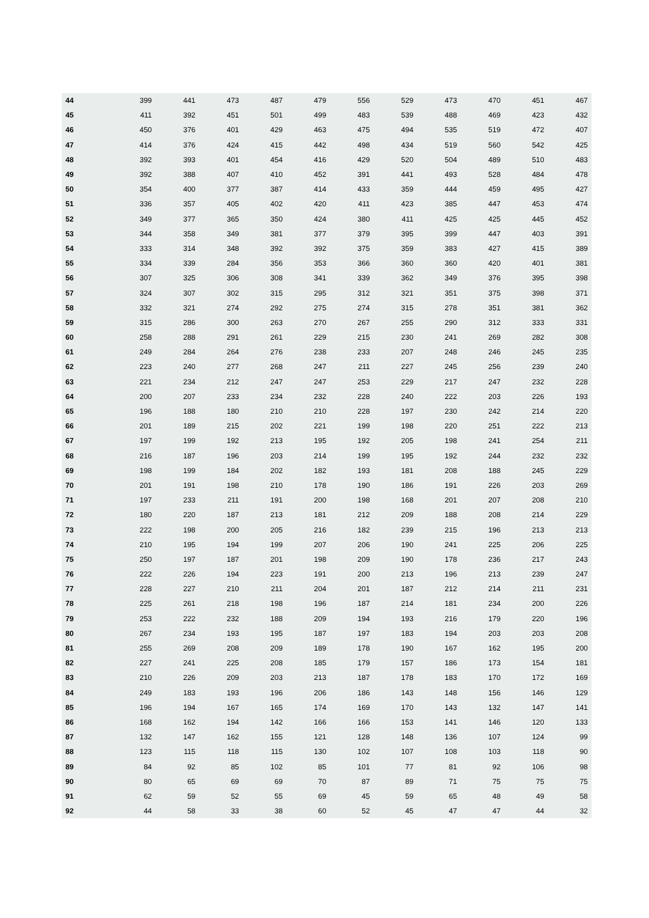| 44 | 399 | 441 | 473 | 487 | 479 | 556 | 529 | 473 | 470 | 451 | 467 |
| 45 | 411 | 392 | 451 | 501 | 499 | 483 | 539 | 488 | 469 | 423 | 432 |
| 46 | 450 | 376 | 401 | 429 | 463 | 475 | 494 | 535 | 519 | 472 | 407 |
| 47 | 414 | 376 | 424 | 415 | 442 | 498 | 434 | 519 | 560 | 542 | 425 |
| 48 | 392 | 393 | 401 | 454 | 416 | 429 | 520 | 504 | 489 | 510 | 483 |
| 49 | 392 | 388 | 407 | 410 | 452 | 391 | 441 | 493 | 528 | 484 | 478 |
| 50 | 354 | 400 | 377 | 387 | 414 | 433 | 359 | 444 | 459 | 495 | 427 |
| 51 | 336 | 357 | 405 | 402 | 420 | 411 | 423 | 385 | 447 | 453 | 474 |
| 52 | 349 | 377 | 365 | 350 | 424 | 380 | 411 | 425 | 425 | 445 | 452 |
| 53 | 344 | 358 | 349 | 381 | 377 | 379 | 395 | 399 | 447 | 403 | 391 |
| 54 | 333 | 314 | 348 | 392 | 392 | 375 | 359 | 383 | 427 | 415 | 389 |
| 55 | 334 | 339 | 284 | 356 | 353 | 366 | 360 | 360 | 420 | 401 | 381 |
| 56 | 307 | 325 | 306 | 308 | 341 | 339 | 362 | 349 | 376 | 395 | 398 |
| 57 | 324 | 307 | 302 | 315 | 295 | 312 | 321 | 351 | 375 | 398 | 371 |
| 58 | 332 | 321 | 274 | 292 | 275 | 274 | 315 | 278 | 351 | 381 | 362 |
| 59 | 315 | 286 | 300 | 263 | 270 | 267 | 255 | 290 | 312 | 333 | 331 |
| 60 | 258 | 288 | 291 | 261 | 229 | 215 | 230 | 241 | 269 | 282 | 308 |
| 61 | 249 | 284 | 264 | 276 | 238 | 233 | 207 | 248 | 246 | 245 | 235 |
| 62 | 223 | 240 | 277 | 268 | 247 | 211 | 227 | 245 | 256 | 239 | 240 |
| 63 | 221 | 234 | 212 | 247 | 247 | 253 | 229 | 217 | 247 | 232 | 228 |
| 64 | 200 | 207 | 233 | 234 | 232 | 228 | 240 | 222 | 203 | 226 | 193 |
| 65 | 196 | 188 | 180 | 210 | 210 | 228 | 197 | 230 | 242 | 214 | 220 |
| 66 | 201 | 189 | 215 | 202 | 221 | 199 | 198 | 220 | 251 | 222 | 213 |
| 67 | 197 | 199 | 192 | 213 | 195 | 192 | 205 | 198 | 241 | 254 | 211 |
| 68 | 216 | 187 | 196 | 203 | 214 | 199 | 195 | 192 | 244 | 232 | 232 |
| 69 | 198 | 199 | 184 | 202 | 182 | 193 | 181 | 208 | 188 | 245 | 229 |
| 70 | 201 | 191 | 198 | 210 | 178 | 190 | 186 | 191 | 226 | 203 | 269 |
| 71 | 197 | 233 | 211 | 191 | 200 | 198 | 168 | 201 | 207 | 208 | 210 |
| 72 | 180 | 220 | 187 | 213 | 181 | 212 | 209 | 188 | 208 | 214 | 229 |
| 73 | 222 | 198 | 200 | 205 | 216 | 182 | 239 | 215 | 196 | 213 | 213 |
| 74 | 210 | 195 | 194 | 199 | 207 | 206 | 190 | 241 | 225 | 206 | 225 |
| 75 | 250 | 197 | 187 | 201 | 198 | 209 | 190 | 178 | 236 | 217 | 243 |
| 76 | 222 | 226 | 194 | 223 | 191 | 200 | 213 | 196 | 213 | 239 | 247 |
| 77 | 228 | 227 | 210 | 211 | 204 | 201 | 187 | 212 | 214 | 211 | 231 |
| 78 | 225 | 261 | 218 | 198 | 196 | 187 | 214 | 181 | 234 | 200 | 226 |
| 79 | 253 | 222 | 232 | 188 | 209 | 194 | 193 | 216 | 179 | 220 | 196 |
| 80 | 267 | 234 | 193 | 195 | 187 | 197 | 183 | 194 | 203 | 203 | 208 |
| 81 | 255 | 269 | 208 | 209 | 189 | 178 | 190 | 167 | 162 | 195 | 200 |
| 82 | 227 | 241 | 225 | 208 | 185 | 179 | 157 | 186 | 173 | 154 | 181 |
| 83 | 210 | 226 | 209 | 203 | 213 | 187 | 178 | 183 | 170 | 172 | 169 |
| 84 | 249 | 183 | 193 | 196 | 206 | 186 | 143 | 148 | 156 | 146 | 129 |
| 85 | 196 | 194 | 167 | 165 | 174 | 169 | 170 | 143 | 132 | 147 | 141 |
| 86 | 168 | 162 | 194 | 142 | 166 | 166 | 153 | 141 | 146 | 120 | 133 |
| 87 | 132 | 147 | 162 | 155 | 121 | 128 | 148 | 136 | 107 | 124 | 99 |
| 88 | 123 | 115 | 118 | 115 | 130 | 102 | 107 | 108 | 103 | 118 | 90 |
| 89 | 84 | 92 | 85 | 102 | 85 | 101 | 77 | 81 | 92 | 106 | 98 |
| 90 | 80 | 65 | 69 | 69 | 70 | 87 | 89 | 71 | 75 | 75 | 75 |
| 91 | 62 | 59 | 52 | 55 | 69 | 45 | 59 | 65 | 48 | 49 | 58 |
| 92 | 44 | 58 | 33 | 38 | 60 | 52 | 45 | 47 | 47 | 44 | 32 |